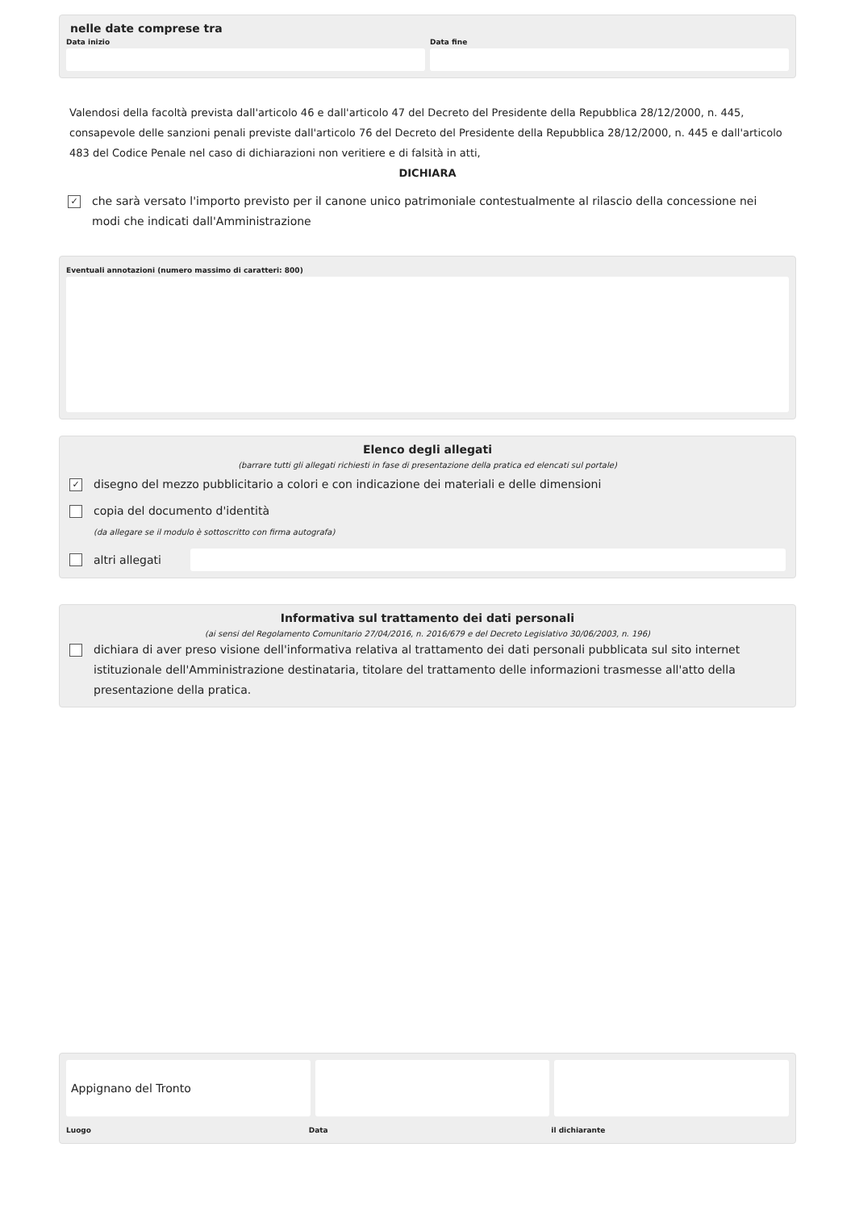nelle date comprese tra
Data inizio Data fine
Valendosi della facoltà prevista dall'articolo 46 e dall'articolo 47 del Decreto del Presidente della Repubblica 28/12/2000, n. 445, consapevole delle sanzioni penali previste dall'articolo 76 del Decreto del Presidente della Repubblica 28/12/2000, n. 445 e dall'articolo 483 del Codice Penale nel caso di dichiarazioni non veritiere e di falsità in atti,
DICHIARA
✓ che sarà versato l'importo previsto per il canone unico patrimoniale contestualmente al rilascio della concessione nei modi che indicati dall'Amministrazione
Eventuali annotazioni (numero massimo di caratteri: 800)
Elenco degli allegati
(barrare tutti gli allegati richiesti in fase di presentazione della pratica ed elencati sul portale)
✓ disegno del mezzo pubblicitario a colori e con indicazione dei materiali e delle dimensioni
copia del documento d'identità
(da allegare se il modulo è sottoscritto con firma autografa)
altri allegati
Informativa sul trattamento dei dati personali
(ai sensi del Regolamento Comunitario 27/04/2016, n. 2016/679 e del Decreto Legislativo 30/06/2003, n. 196)
dichiara di aver preso visione dell'informativa relativa al trattamento dei dati personali pubblicata sul sito internet istituzionale dell'Amministrazione destinataria, titolare del trattamento delle informazioni trasmesse all'atto della presentazione della pratica.
Appignano del Tronto
Luogo Data il dichiarante